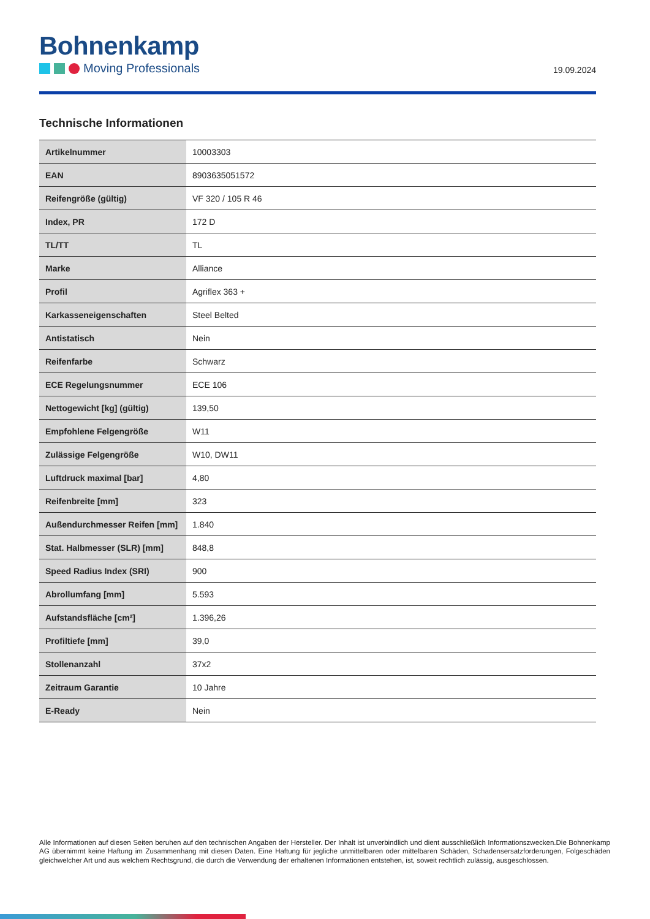Bohnenkamp
Moving Professionals
19.09.2024
Technische Informationen
| Artikelnummer | 10003303 |
| EAN | 8903635051572 |
| Reifengröße (gültig) | VF 320 / 105 R 46 |
| Index, PR | 172 D |
| TL/TT | TL |
| Marke | Alliance |
| Profil | Agriflex 363 + |
| Karkasseneigenschaften | Steel Belted |
| Antistatisch | Nein |
| Reifenfarbe | Schwarz |
| ECE Regelungsnummer | ECE 106 |
| Nettogewicht [kg] (gültig) | 139,50 |
| Empfohlene Felgengröße | W11 |
| Zulässige Felgengröße | W10, DW11 |
| Luftdruck maximal [bar] | 4,80 |
| Reifenbreite [mm] | 323 |
| Außendurchmesser Reifen [mm] | 1.840 |
| Stat. Halbmesser (SLR) [mm] | 848,8 |
| Speed Radius Index (SRI) | 900 |
| Abrollumfang [mm] | 5.593 |
| Aufstandsfläche [cm²] | 1.396,26 |
| Profiltiefe [mm] | 39,0 |
| Stollenanzahl | 37x2 |
| Zeitraum Garantie | 10 Jahre |
| E-Ready | Nein |
Alle Informationen auf diesen Seiten beruhen auf den technischen Angaben der Hersteller. Der Inhalt ist unverbindlich und dient ausschließlich Informationszwecken.Die Bohnenkamp AG übernimmt keine Haftung im Zusammenhang mit diesen Daten. Eine Haftung für jegliche unmittelbaren oder mittelbaren Schäden, Schadensersatzforderungen, Folgeschäden gleichwelcher Art und aus welchem Rechtsgrund, die durch die Verwendung der erhaltenen Informationen entstehen, ist, soweit rechtlich zulässig, ausgeschlossen.